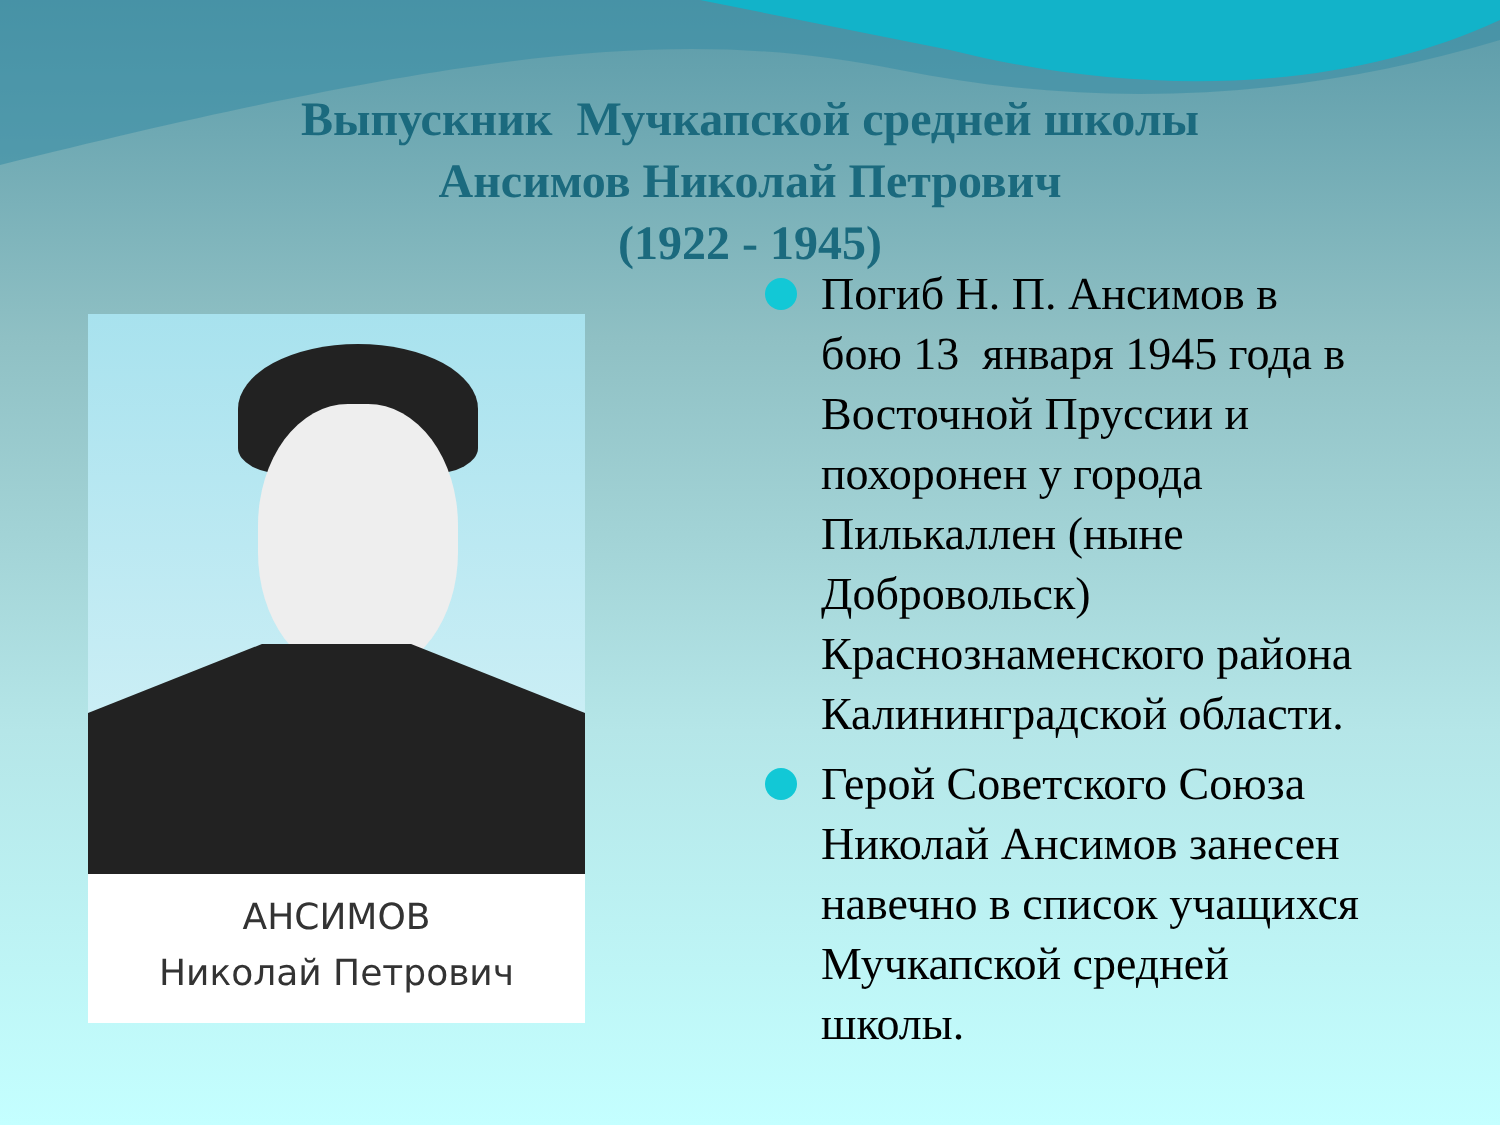Выпускник Мучкапской средней школы
Ансимов Николай Петрович
(1922 - 1945)
АНСИМОВ
Николай Петрович
Погиб Н. П. Ансимов в бою 13 января 1945 года в Восточной Пруссии и похоронен у города Пилькаллен (ныне Добровольск) Краснознаменского района Калининградской области.
Герой Советского Союза Николай Ансимов занесен навечно в список учащихся Мучкапской средней школы.